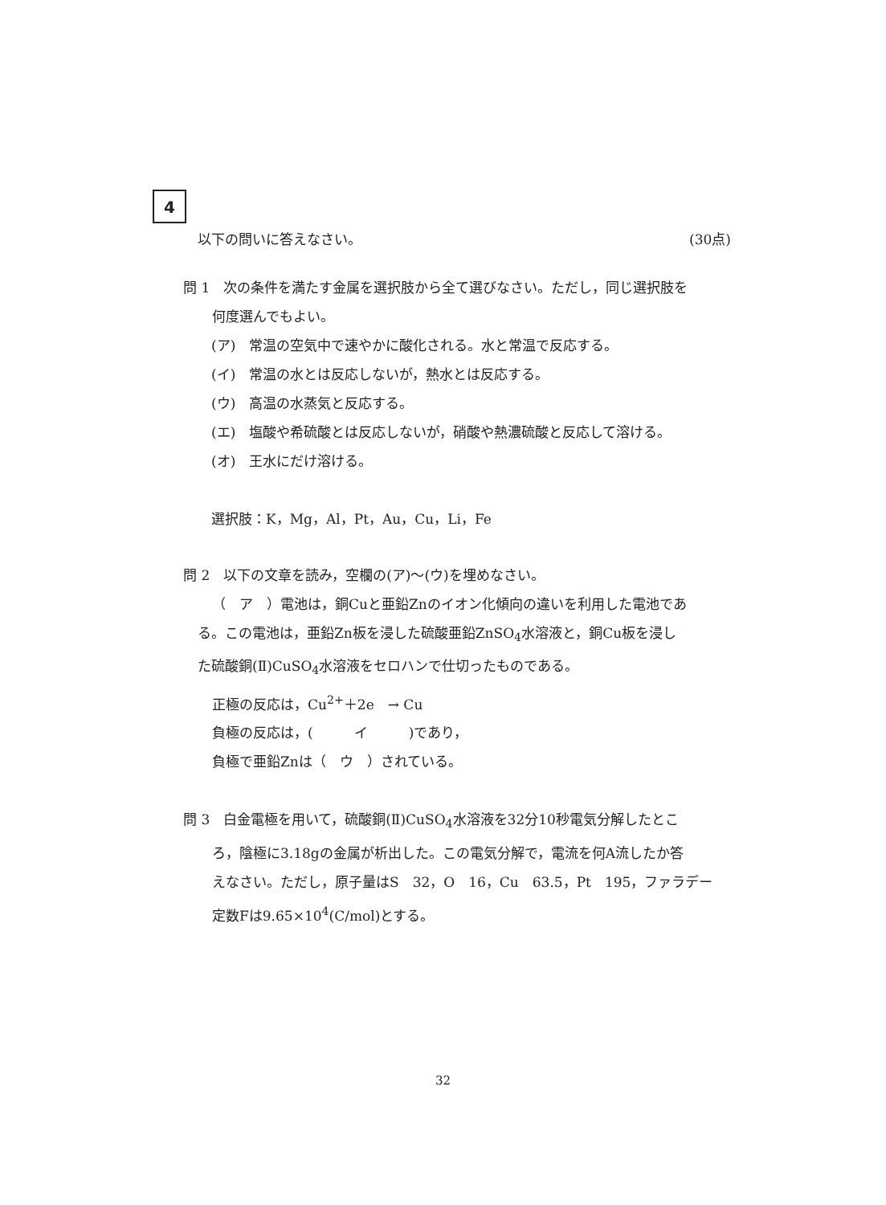4
以下の問いに答えなさい。 (30点)
問 1　次の条件を満たす金属を選択肢から全て選びなさい。ただし，同じ選択肢を
何度選んでもよい。
(ア)　常温の空気中で速やかに酸化される。水と常温で反応する。
(イ)　常温の水とは反応しないが，熱水とは反応する。
(ウ)　高温の水蒸気と反応する。
(エ)　塩酸や希硫酸とは反応しないが，硝酸や熱濃硫酸と反応して溶ける。
(オ)　王水にだけ溶ける。
選択肢：K，Mg，Al，Pt，Au，Cu，Li，Fe
問 2　以下の文章を読み，空欄の(ア)～(ウ)を埋めなさい。
（　ア　）電池は，銅Cuと亜鉛Znのイオン化傾向の違いを利用した電池であ
る。この電池は，亜鉛Zn板を浸した硫酸亜鉛ZnSO<sub>4</sub>水溶液と，銅Cu板を浸し
た硫酸銅(Ⅱ)CuSO<sub>4</sub>水溶液をセロハンで仕切ったものである。
正極の反応は，Cu<sup>2+</sup>＋2e　→ Cu
負極の反応は，(　　　イ　　　)であり，
負極で亜鉛Znは（　ウ　）されている。
問 3　白金電極を用いて，硫酸銅(Ⅱ)CuSO<sub>4</sub>水溶液を32分10秒電気分解したとこ
ろ，陰極に3.18gの金属が析出した。この電気分解で，電流を何A流したか答
えなさい。ただし，原子量はS　32，O　16，Cu　63.5，Pt　195，ファラデー
定数Fは9.65×10<sup>4</sup>(C/mol)とする。
32